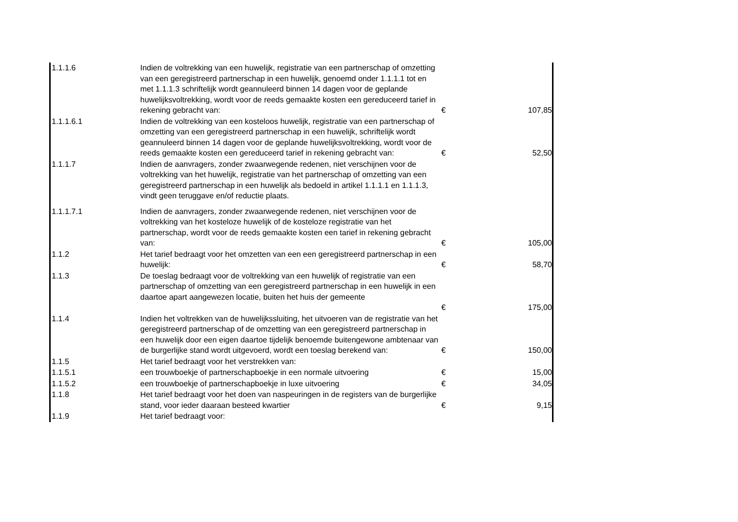| 1.1.1.6 | Indien de voltrekking van een huwelijk, registratie van een partnerschap of omzetting van een geregistreerd partnerschap in een huwelijk, genoemd onder 1.1.1.1 tot en met 1.1.1.3 schriftelijk wordt geannuleerd binnen 14 dagen voor de geplande huwelijksvoltrekking, wordt voor de reeds gemaakte kosten een gereduceerd tarief in rekening gebracht van: | € | 107,85 |
| 1.1.1.6.1 | Indien de voltrekking van een kosteloos huwelijk, registratie van een partnerschap of omzetting van een geregistreerd partnerschap in een huwelijk, schriftelijk wordt geannuleerd binnen 14 dagen voor de geplande huwelijksvoltrekking, wordt voor de reeds gemaakte kosten een gereduceerd tarief in rekening gebracht van: | € | 52,50 |
| 1.1.1.7 | Indien de aanvragers, zonder zwaarwegende redenen, niet verschijnen voor de voltrekking van het huwelijk, registratie van het partnerschap of omzetting van een geregistreerd partnerschap in een huwelijk als bedoeld in artikel 1.1.1.1 en 1.1.1.3, vindt geen teruggave en/of reductie plaats. | | |
| 1.1.1.7.1 | Indien de aanvragers, zonder zwaarwegende redenen, niet verschijnen voor de voltrekking van het kosteloze huwelijk of de kosteloze registratie van het partnerschap, wordt voor de reeds gemaakte kosten een tarief in rekening gebracht van: | € | 105,00 |
| 1.1.2 | Het tarief bedraagt voor het omzetten van een een geregistreerd partnerschap in een huwelijk: | € | 58,70 |
| 1.1.3 | De toeslag bedraagt voor de voltrekking van een huwelijk of registratie van een partnerschap of omzetting van een geregistreerd partnerschap in een huwelijk in een daartoe apart aangewezen locatie, buiten het huis der gemeente | € | 175,00 |
| 1.1.4 | Indien het voltrekken van de huwelijkssluiting, het uitvoeren van de registratie van het geregistreerd partnerschap of de omzetting van een geregistreerd partnerschap in een huwelijk door een eigen daartoe tijdelijk benoemde buitengewone ambtenaar van de burgerlijke stand wordt uitgevoerd, wordt een toeslag berekend van: | € | 150,00 |
| 1.1.5 | Het tarief bedraagt voor het verstrekken van: | | |
| 1.1.5.1 | een trouwboekje of partnerschapboekje in een normale uitvoering | € | 15,00 |
| 1.1.5.2 | een trouwboekje of partnerschapboekje in luxe uitvoering | € | 34,05 |
| 1.1.8 | Het tarief bedraagt voor het doen van naspeuringen in de registers van de burgerlijke stand, voor ieder daaraan besteed kwartier | € | 9,15 |
| 1.1.9 | Het tarief bedraagt voor: | | |